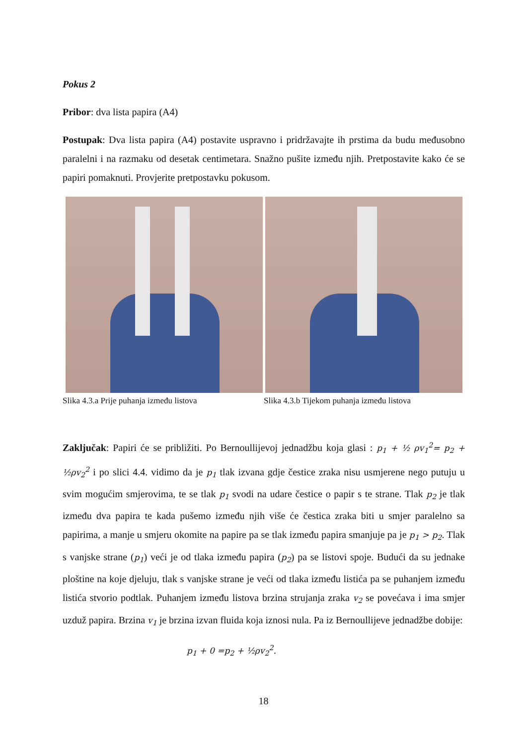Pokus 2
Pribor: dva lista papira (A4)
Postupak: Dva lista papira (A4) postavite uspravno i pridržavajte ih prstima da budu međusobno paralelni i na razmaku od desetak centimetara. Snažno pušite između njih. Pretpostavite kako će se papiri pomaknuti. Provjerite pretpostavku pokusom.
Slika 4.3.a Prije puhanja između listova Slika 4.3.b Tijekom puhanja između listova
Zaključak: Papiri će se približiti. Po Bernoullijevoj jednadžbu koja glasi : p<sub>1</sub> + ½ ρv<sub>1</sub><sup>2</sup>= p<sub>2</sub> + ½ρv<sub>2</sub><sup>2</sup> i po slici 4.4. vidimo da je p<sub>1</sub> tlak izvana gdje čestice zraka nisu usmjerene nego putuju u svim mogućim smjerovima, te se tlak p<sub>1</sub> svodi na udare čestice o papir s te strane. Tlak p<sub>2</sub> je tlak između dva papira te kada pušemo između njih više će čestica zraka biti u smjer paralelno sa papirima, a manje u smjeru okomite na papire pa se tlak između papira smanjuje pa je p<sub>1</sub> > p<sub>2</sub>. Tlak s vanjske strane (p<sub>1</sub>) veći je od tlaka između papira (p<sub>2</sub>) pa se listovi spoje. Budući da su jednake ploštine na koje djeluju, tlak s vanjske strane je veći od tlaka između listića pa se puhanjem između listića stvorio podtlak. Puhanjem između listova brzina strujanja zraka v<sub>2</sub> se povećava i ima smjer uzduž papira. Brzina v<sub>1</sub> je brzina izvan fluida koja iznosi nula. Pa iz Bernoullijeve jednadžbe dobije:
p<sub>1</sub> + 0 =p<sub>2</sub> + ½ρv<sub>2</sub><sup>2</sup>.
18